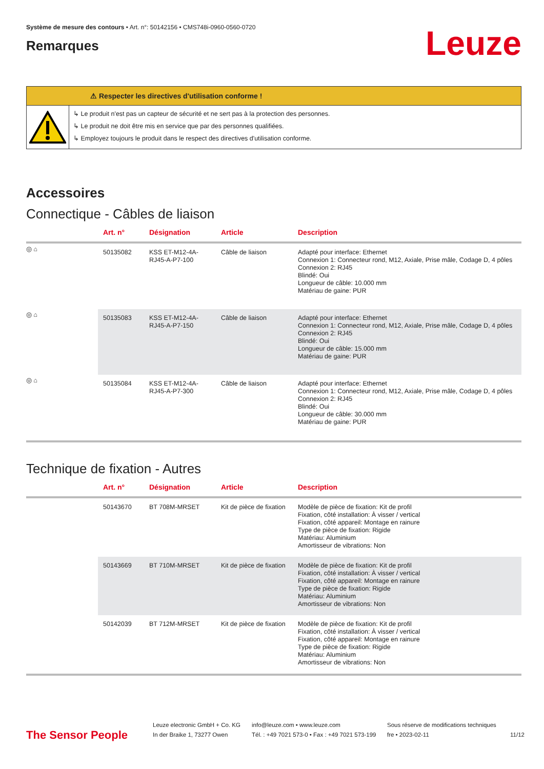Système de mesure des contours • Art. n°: 50142156 • CMS748i-0960-0560-0720
Remarques
Leuze
⚠ Respecter les directives d'utilisation conforme !
↳ Le produit n'est pas un capteur de sécurité et ne sert pas à la protection des personnes.
↳ Le produit ne doit être mis en service que par des personnes qualifiées.
↳ Employez toujours le produit dans le respect des directives d'utilisation conforme.
Accessoires
Connectique - Câbles de liaison
| | Art. n° | Désignation | Article | Description |
| --- | --- | --- | --- | --- |
| ◎ ⌂ | 50135082 | KSS ET-M12-4A-RJ45-A-P7-100 | Câble de liaison | Adapté pour interface: Ethernet Connexion 1: Connecteur rond, M12, Axiale, Prise mâle, Codage D, 4 pôles Connexion 2: RJ45 Blindé: Oui Longueur de câble: 10.000 mm Matériau de gaine: PUR |
| ◎ ⌂ | 50135083 | KSS ET-M12-4A-RJ45-A-P7-150 | Câble de liaison | Adapté pour interface: Ethernet Connexion 1: Connecteur rond, M12, Axiale, Prise mâle, Codage D, 4 pôles Connexion 2: RJ45 Blindé: Oui Longueur de câble: 15.000 mm Matériau de gaine: PUR |
| ◎ ⌂ | 50135084 | KSS ET-M12-4A-RJ45-A-P7-300 | Câble de liaison | Adapté pour interface: Ethernet Connexion 1: Connecteur rond, M12, Axiale, Prise mâle, Codage D, 4 pôles Connexion 2: RJ45 Blindé: Oui Longueur de câble: 30.000 mm Matériau de gaine: PUR |
Technique de fixation - Autres
| | Art. n° | Désignation | Article | Description |
| --- | --- | --- | --- | --- |
| | 50143670 | BT 708M-MRSET | Kit de pièce de fixation | Modèle de pièce de fixation: Kit de profil Fixation, côté installation: À visser / vertical Fixation, côté appareil: Montage en rainure Type de pièce de fixation: Rigide Matériau: Aluminium Amortisseur de vibrations: Non |
| | 50143669 | BT 710M-MRSET | Kit de pièce de fixation | Modèle de pièce de fixation: Kit de profil Fixation, côté installation: À visser / vertical Fixation, côté appareil: Montage en rainure Type de pièce de fixation: Rigide Matériau: Aluminium Amortisseur de vibrations: Non |
| | 50142039 | BT 712M-MRSET | Kit de pièce de fixation | Modèle de pièce de fixation: Kit de profil Fixation, côté installation: À visser / vertical Fixation, côté appareil: Montage en rainure Type de pièce de fixation: Rigide Matériau: Aluminium Amortisseur de vibrations: Non |
The Sensor People
Leuze electronic GmbH + Co. KG
In der Braike 1, 73277 Owen
info@leuze.com • www.leuze.com
Tél. : +49 7021 573-0 • Fax : +49 7021 573-199
Sous réserve de modifications techniques
fre • 2023-02-11
11/12